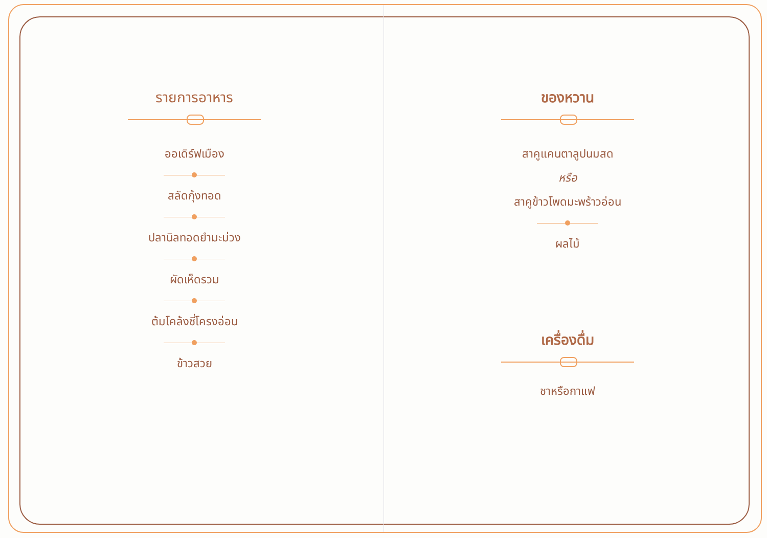รายการอาหาร
ออเดิร์ฟเมือง
สลัดกุ้งทอด
ปลานิลทอดยำมะม่วง
ผัดเห็ดรวม
ต้มโคล้งซี่โครงอ่อน
ข้าวสวย
ของหวาน
สาคูแคนตาลูปนมสด
หรือ
สาคูข้าวโพดมะพร้าวอ่อน
ผลไม้
เครื่องดื่ม
ชาหรือกาแฟ